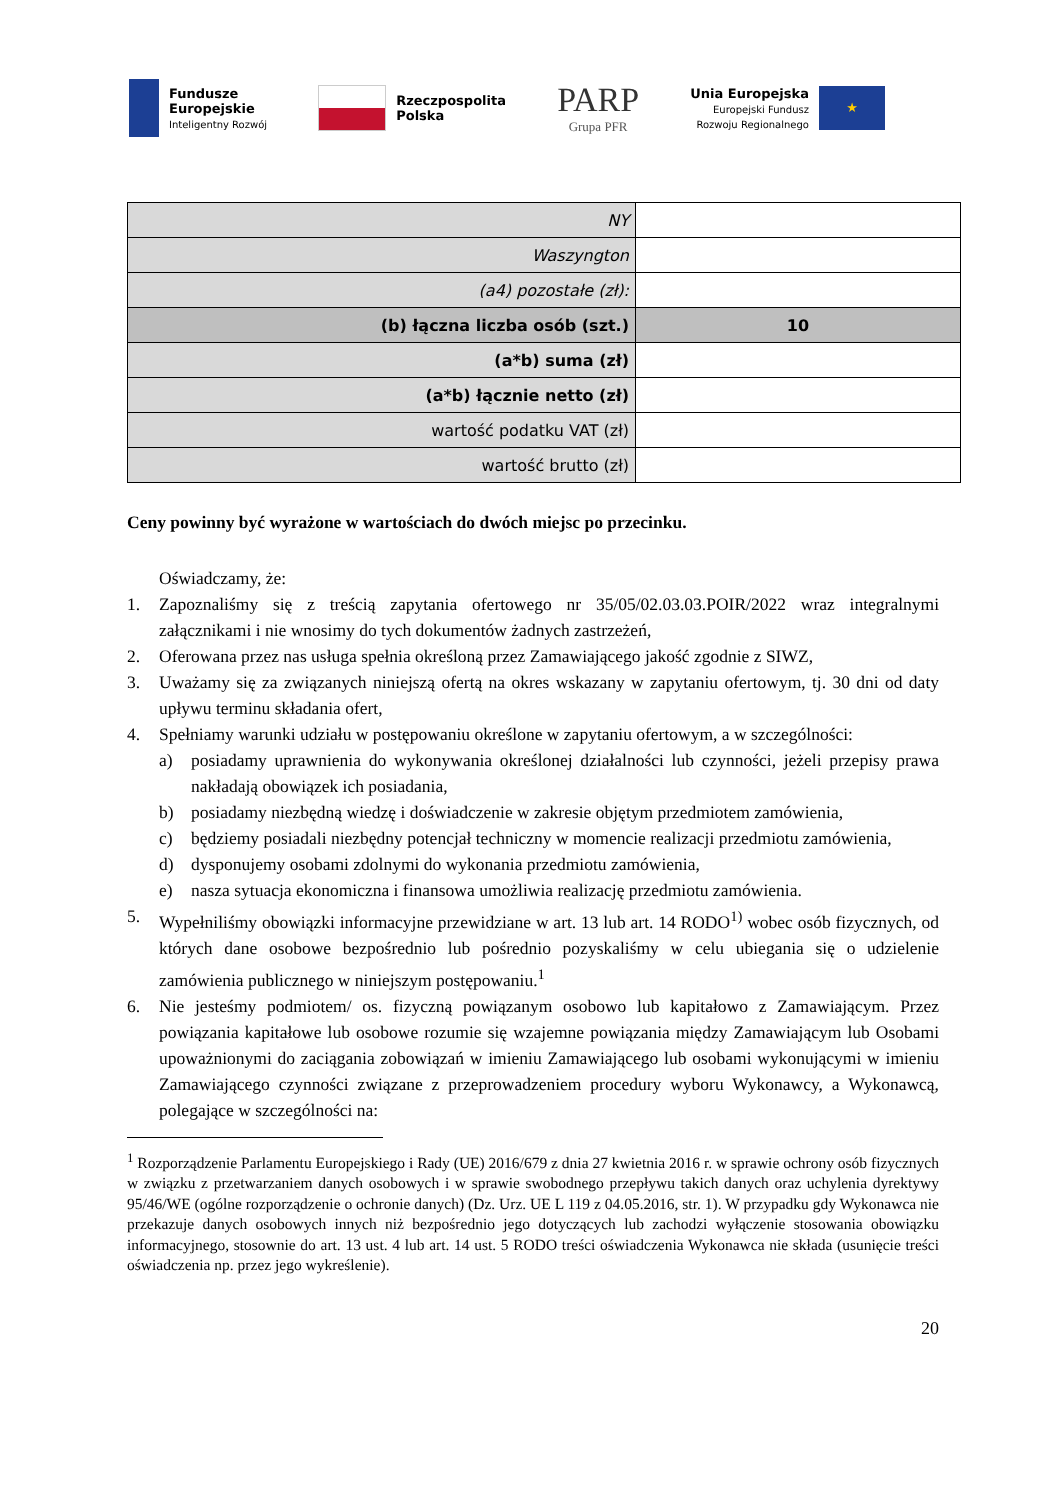Fundusze
Europejskie
Inteligentny Rozwój
Rzeczpospolita
Polska
PARP
Grupa PFR
Unia Europejska
Europejski Fundusz
Rozwoju Regionalnego
★
| NY | |
| Waszyngton | |
| (a4) pozostałe (zł): | |
| (b) łączna liczba osób (szt.) | 10 |
| (a*b) suma (zł) | |
| (a*b) łącznie netto (zł) | |
| wartość podatku VAT (zł) | |
| wartość brutto (zł) | |
Ceny powinny być wyrażone w wartościach do dwóch miejsc po przecinku.
Oświadczamy, że:
1. Zapoznaliśmy się z treścią zapytania ofertowego nr 35/05/02.03.03.POIR/2022 wraz integralnymi załącznikami i nie wnosimy do tych dokumentów żadnych zastrzeżeń,
2. Oferowana przez nas usługa spełnia określoną przez Zamawiającego jakość zgodnie z SIWZ,
3. Uważamy się za związanych niniejszą ofertą na okres wskazany w zapytaniu ofertowym, tj. 30 dni od daty upływu terminu składania ofert,
4. Spełniamy warunki udziału w postępowaniu określone w zapytaniu ofertowym, a w szczególności:
a) posiadamy uprawnienia do wykonywania określonej działalności lub czynności, jeżeli przepisy prawa nakładają obowiązek ich posiadania,
b) posiadamy niezbędną wiedzę i doświadczenie w zakresie objętym przedmiotem zamówienia,
c) będziemy posiadali niezbędny potencjał techniczny w momencie realizacji przedmiotu zamówienia,
d) dysponujemy osobami zdolnymi do wykonania przedmiotu zamówienia,
e) nasza sytuacja ekonomiczna i finansowa umożliwia realizację przedmiotu zamówienia.
5. Wypełniliśmy obowiązki informacyjne przewidziane w art. 13 lub art. 14 RODO<sup>1)</sup> wobec osób fizycznych, od których dane osobowe bezpośrednio lub pośrednio pozyskaliśmy w celu ubiegania się o udzielenie zamówienia publicznego w niniejszym postępowaniu.<sup>1</sup>
6. Nie jesteśmy podmiotem/ os. fizyczną powiązanym osobowo lub kapitałowo z Zamawiającym. Przez powiązania kapitałowe lub osobowe rozumie się wzajemne powiązania między Zamawiającym lub Osobami upoważnionymi do zaciągania zobowiązań w imieniu Zamawiającego lub osobami wykonującymi w imieniu Zamawiającego czynności związane z przeprowadzeniem procedury wyboru Wykonawcy, a Wykonawcą, polegające w szczególności na:
<sup>1</sup> Rozporządzenie Parlamentu Europejskiego i Rady (UE) 2016/679 z dnia 27 kwietnia 2016 r. w sprawie ochrony osób fizycznych w związku z przetwarzaniem danych osobowych i w sprawie swobodnego przepływu takich danych oraz uchylenia dyrektywy 95/46/WE (ogólne rozporządzenie o ochronie danych) (Dz. Urz. UE L 119 z 04.05.2016, str. 1). W przypadku gdy Wykonawca nie przekazuje danych osobowych innych niż bezpośrednio jego dotyczących lub zachodzi wyłączenie stosowania obowiązku informacyjnego, stosownie do art. 13 ust. 4 lub art. 14 ust. 5 RODO treści oświadczenia Wykonawca nie składa (usunięcie treści oświadczenia np. przez jego wykreślenie).
20